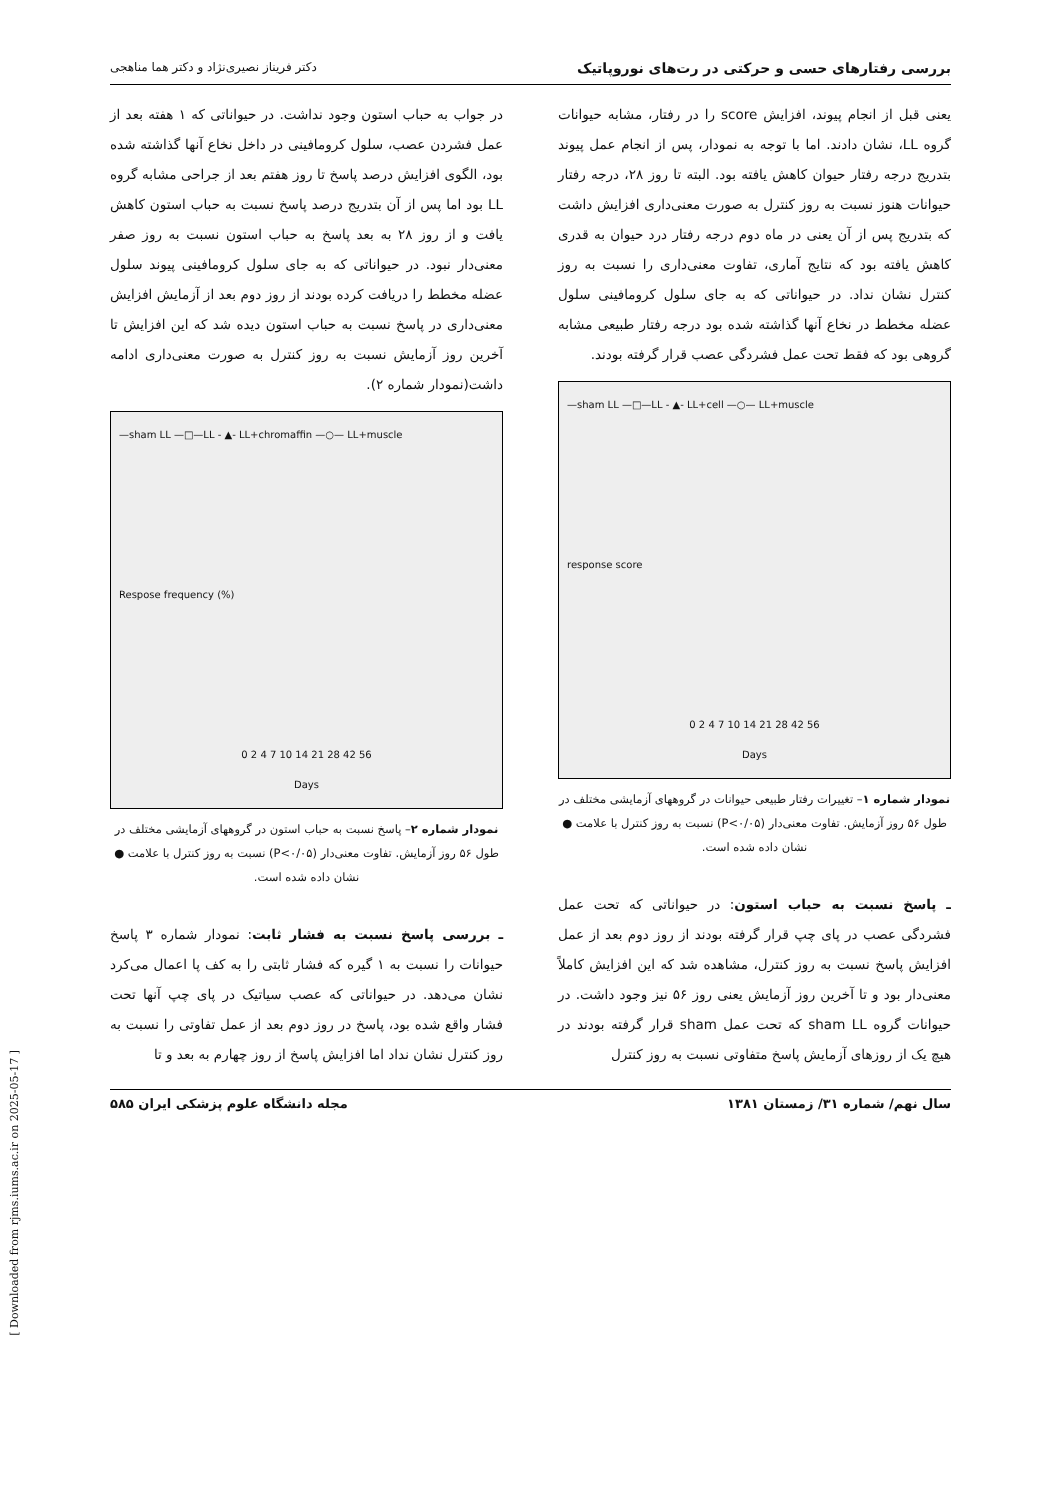[ Downloaded from rjms.iums.ac.ir on 2025-05-17 ]
بررسی رفتارهای حسی و حرکتی در رت‌های نوروپاتیک دکتر فریناز نصیری‌نژاد و دکتر هما مناهجی
یعنی قبل از انجام پیوند، افزایش score را در رفتار، مشابه حیوانات گروه LL، نشان دادند. اما با توجه به نمودار، پس از انجام عمل پیوند بتدریج درجه رفتار حیوان کاهش یافته بود. البته تا روز ۲۸، درجه رفتار حیوانات هنوز نسبت به روز کنترل به صورت معنی‌داری افزایش داشت که بتدریج پس از آن یعنی در ماه دوم درجه رفتار درد حیوان به قدری کاهش یافته بود که نتایج آماری، تفاوت معنی‌داری را نسبت به روز کنترل نشان نداد. در حیواناتی که به جای سلول کرومافینی سلول عضله مخطط در نخاع آنها گذاشته شده بود درجه رفتار طبیعی مشابه گروهی بود که فقط تحت عمل فشردگی عصب قرار گرفته بودند.
—sham LL —□—LL - ▲- LL+cell —○— LL+muscle
response score
0 2 4 7 10 14 21 28 42 56
Days
نمودار شماره ۱– تغییرات رفتار طبیعی حیوانات در گروههای آزمایشی مختلف در طول ۵۶ روز آزمایش. تفاوت معنی‌دار (P<۰/۰۵) نسبت به روز کنترل با علامت ● نشان داده شده است.
ـ پاسخ نسبت به حباب استون: در حیواناتی که تحت عمل فشردگی عصب در پای چپ قرار گرفته بودند از روز دوم بعد از عمل افزایش پاسخ نسبت به روز کنترل، مشاهده شد که این افزایش کاملاً معنی‌دار بود و تا آخرین روز آزمایش یعنی روز ۵۶ نیز وجود داشت. در حیوانات گروه sham LL که تحت عمل sham قرار گرفته بودند در هیچ یک از روزهای آزمایش پاسخ متفاوتی نسبت به روز کنترل
در جواب به حباب استون وجود نداشت. در حیواناتی که ۱ هفته بعد از عمل فشردن عصب، سلول کرومافینی در داخل نخاع آنها گذاشته شده بود، الگوی افزایش درصد پاسخ تا روز هفتم بعد از جراحی مشابه گروه LL بود اما پس از آن بتدریج درصد پاسخ نسبت به حباب استون کاهش یافت و از روز ۲۸ به بعد پاسخ به حباب استون نسبت به روز صفر معنی‌دار نبود. در حیواناتی که به جای سلول کرومافینی پیوند سلول عضله مخطط را دریافت کرده بودند از روز دوم بعد از آزمایش افزایش معنی‌داری در پاسخ نسبت به حباب استون دیده شد که این افزایش تا آخرین روز آزمایش نسبت به روز کنترل به صورت معنی‌داری ادامه داشت(نمودار شماره ۲).
—sham LL —□—LL - ▲- LL+chromaffin —○— LL+muscle
Respose frequency (%)
0 2 4 7 10 14 21 28 42 56
Days
نمودار شماره ۲– پاسخ نسبت به حباب استون در گروههای آزمایشی مختلف در طول ۵۶ روز آزمایش. تفاوت معنی‌دار (P<۰/۰۵) نسبت به روز کنترل با علامت ● نشان داده شده است.
ـ بررسی پاسخ نسبت به فشار ثابت: نمودار شماره ۳ پاسخ حیوانات را نسبت به ۱ گیره که فشار ثابتی را به کف پا اعمال می‌کرد نشان می‌دهد. در حیواناتی که عصب سیاتیک در پای چپ آنها تحت فشار واقع شده بود، پاسخ در روز دوم بعد از عمل تفاوتی را نسبت به روز کنترل نشان نداد اما افزایش پاسخ از روز چهارم به بعد و تا
سال نهم/ شماره ۳۱/ زمستان ۱۳۸۱ مجله دانشگاه علوم پزشکی ایران ۵۸۵